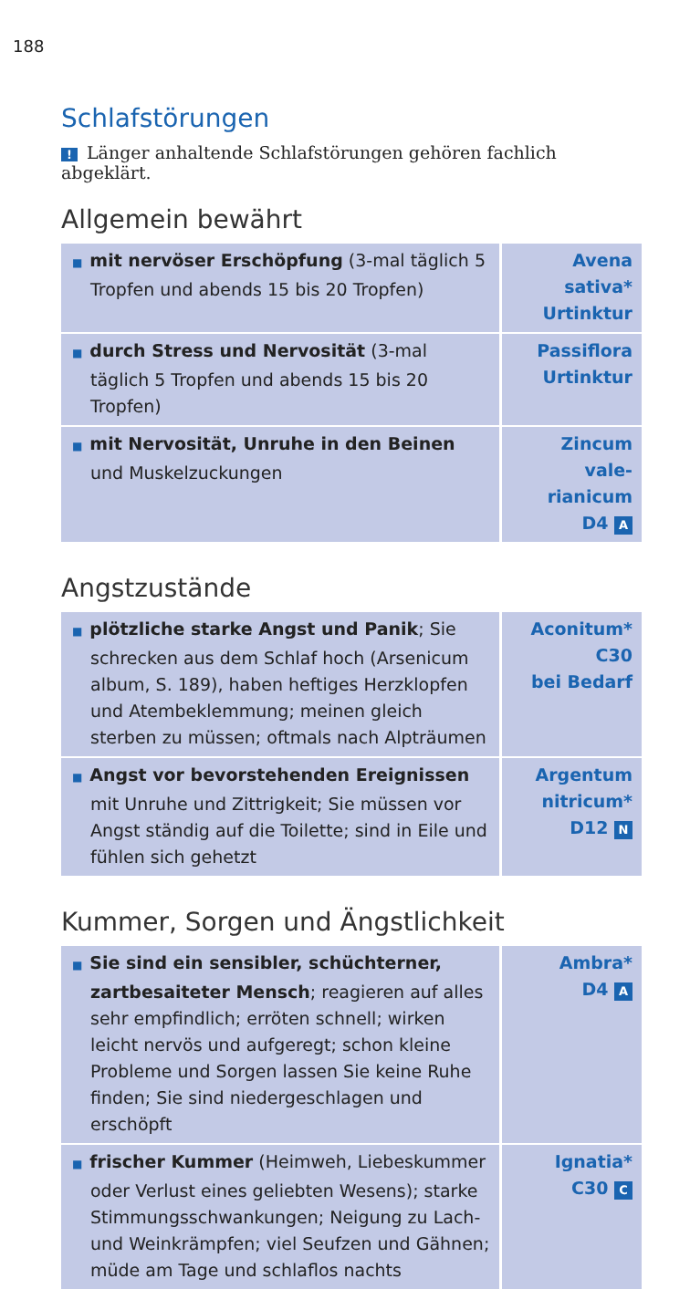188
Schlafstörungen
! Länger anhaltende Schlafstörungen gehören fachlich abgeklärt.
Allgemein bewährt
| ■ mit nervöser Erschöpfung (3-mal täglich 5 Tropfen und abends 15 bis 20 Tropfen) | Avena sativa* Urtinktur |
| ■ durch Stress und Nervosität (3-mal täglich 5 Tropfen und abends 15 bis 20 Tropfen) | Passiflora Urtinktur |
| ■ mit Nervosität, Unruhe in den Beinen und Muskelzuckungen | Zincum vale- rianicum D4 A |
Angstzustände
| ■ plötzliche starke Angst und Panik ; Sie schrecken aus dem Schlaf hoch (Arsenicum album, S. 189), haben heftiges Herzklopfen und Atembeklemmung; meinen gleich sterben zu müssen; oftmals nach Alpträumen | Aconitum* C30 bei Bedarf |
| ■ Angst vor bevorstehenden Ereignissen mit Unruhe und Zittrigkeit; Sie müssen vor Angst ständig auf die Toilette; sind in Eile und fühlen sich gehetzt | Argentum nitricum* D12 N |
Kummer, Sorgen und Ängstlichkeit
| ■ Sie sind ein sensibler, schüchterner, zartbesaiteter Mensch ; reagieren auf alles sehr empfindlich; erröten schnell; wirken leicht nervös und aufgeregt; schon kleine Probleme und Sorgen lassen Sie keine Ruhe finden; Sie sind niedergeschlagen und erschöpft | Ambra* D4 A |
| ■ frischer Kummer (Heimweh, Liebeskummer oder Verlust eines geliebten Wesens); starke Stimmungsschwankungen; Neigung zu Lach- und Weinkrämpfen; viel Seufzen und Gähnen; müde am Tage und schlaflos nachts | Ignatia* C30 C |